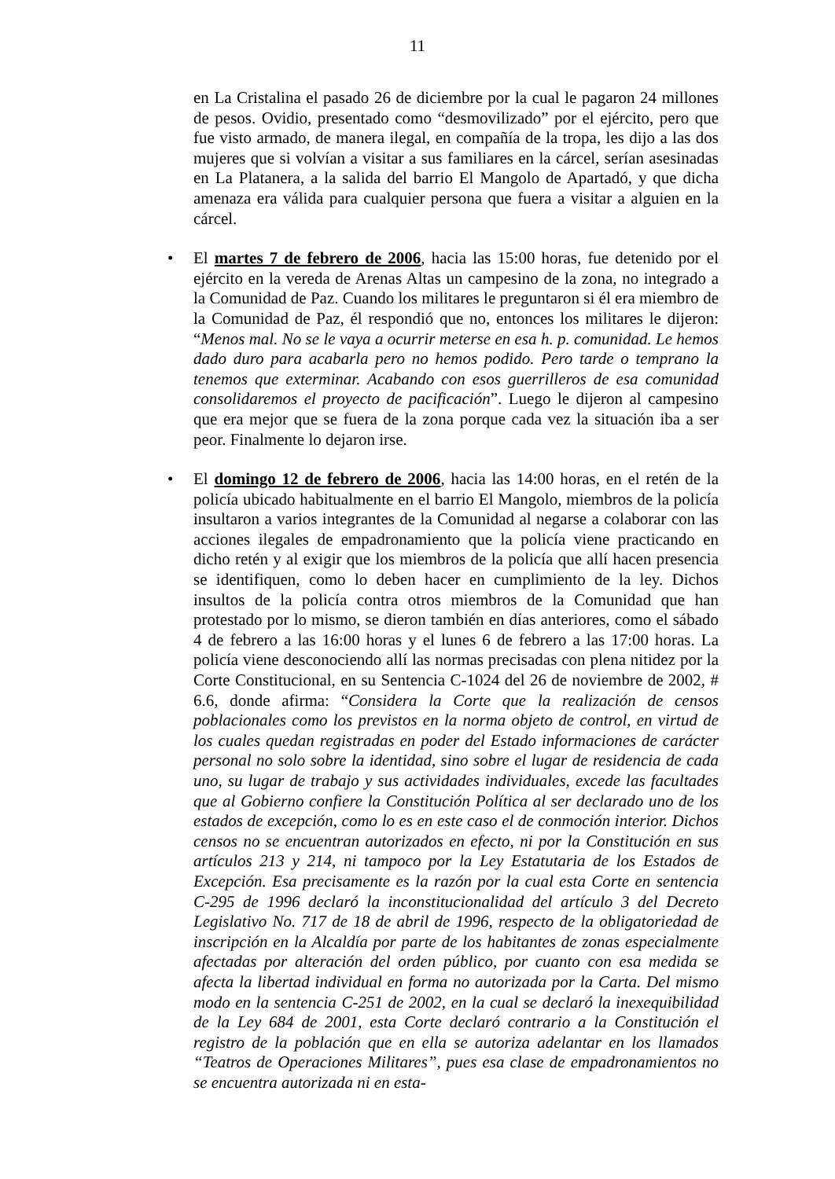11
en La Cristalina el pasado 26 de diciembre por la cual le pagaron 24 millones de pesos. Ovidio, presentado como “desmovilizado” por el ejército, pero que fue visto armado, de manera ilegal, en compañía de la tropa, les dijo a las dos mujeres que si volvían a visitar a sus familiares en la cárcel, serían asesinadas en La Platanera, a la salida del barrio El Mangolo de Apartadó, y que dicha amenaza era válida para cualquier persona que fuera a visitar a alguien en la cárcel.
• El martes 7 de febrero de 2006, hacia las 15:00 horas, fue detenido por el ejército en la vereda de Arenas Altas un campesino de la zona, no integrado a la Comunidad de Paz. Cuando los militares le preguntaron si él era miembro de la Comunidad de Paz, él respondió que no, entonces los militares le dijeron: “Menos mal. No se le vaya a ocurrir meterse en esa h. p. comunidad. Le hemos dado duro para acabarla pero no hemos podido. Pero tarde o temprano la tenemos que exterminar. Acabando con esos guerrilleros de esa comunidad consolidaremos el proyecto de pacificación”. Luego le dijeron al campesino que era mejor que se fuera de la zona porque cada vez la situación iba a ser peor. Finalmente lo dejaron irse.
• El domingo 12 de febrero de 2006, hacia las 14:00 horas, en el retén de la policía ubicado habitualmente en el barrio El Mangolo, miembros de la policía insultaron a varios integrantes de la Comunidad al negarse a colaborar con las acciones ilegales de empadronamiento que la policía viene practicando en dicho retén y al exigir que los miembros de la policía que allí hacen presencia se identifiquen, como lo deben hacer en cumplimiento de la ley. Dichos insultos de la policía contra otros miembros de la Comunidad que han protestado por lo mismo, se dieron también en días anteriores, como el sábado 4 de febrero a las 16:00 horas y el lunes 6 de febrero a las 17:00 horas. La policía viene desconociendo allí las normas precisadas con plena nitidez por la Corte Constitucional, en su Sentencia C-1024 del 26 de noviembre de 2002, # 6.6, donde afirma: “Considera la Corte que la realización de censos poblacionales como los previstos en la norma objeto de control, en virtud de los cuales quedan registradas en poder del Estado informaciones de carácter personal no solo sobre la identidad, sino sobre el lugar de residencia de cada uno, su lugar de trabajo y sus actividades individuales, excede las facultades que al Gobierno confiere la Constitución Política al ser declarado uno de los estados de excepción, como lo es en este caso el de conmoción interior. Dichos censos no se encuentran autorizados en efecto, ni por la Constitución en sus artículos 213 y 214, ni tampoco por la Ley Estatutaria de los Estados de Excepción. Esa precisamente es la razón por la cual esta Corte en sentencia C-295 de 1996 declaró la inconstitucionalidad del artículo 3 del Decreto Legislativo No. 717 de 18 de abril de 1996, respecto de la obligatoriedad de inscripción en la Alcaldía por parte de los habitantes de zonas especialmente afectadas por alteración del orden público, por cuanto con esa medida se afecta la libertad individual en forma no autorizada por la Carta. Del mismo modo en la sentencia C-251 de 2002, en la cual se declaró la inexequibilidad de la Ley 684 de 2001, esta Corte declaró contrario a la Constitución el registro de la población que en ella se autoriza adelantar en los llamados “Teatros de Operaciones Militares”, pues esa clase de empadronamientos no se encuentra autorizada ni en esta-